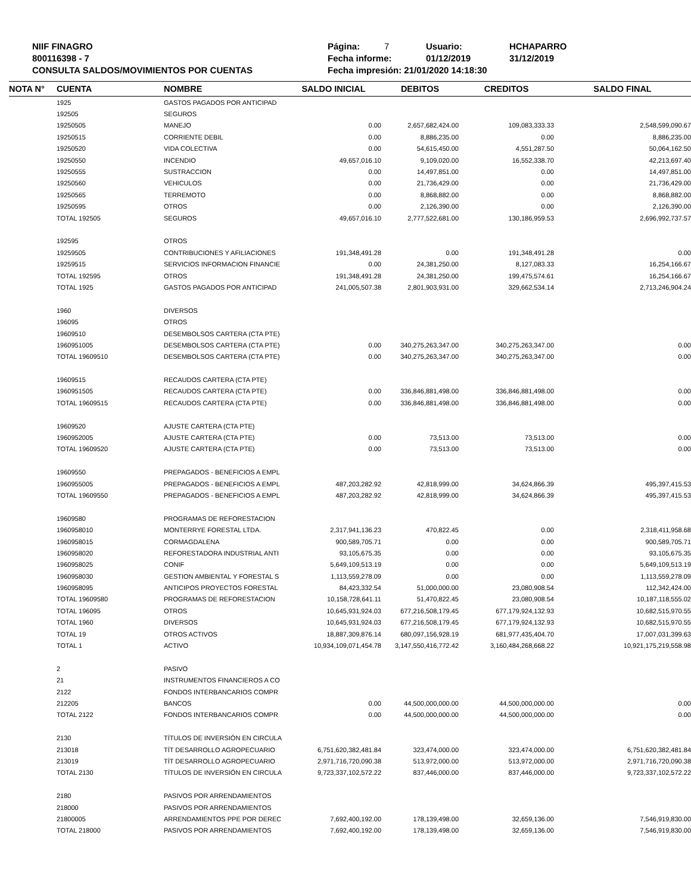NIIF FINAGRO
800116398 - 7
CONSULTA SALDOS/MOVIMIENTOS POR CUENTAS
Página: 7 Usuario: HCHAPARRO
Fecha informe: 01/12/2019 31/12/2019
Fecha impresión: 21/01/2020 14:18:30
| NOTA N° | CUENTA | NOMBRE | SALDO INICIAL | DEBITOS | CREDITOS | SALDO FINAL |
| --- | --- | --- | --- | --- | --- | --- |
| | 1925 | GASTOS PAGADOS POR ANTICIPAD | | | | |
| | 192505 | SEGUROS | | | | |
| | 19250505 | MANEJO | 0.00 | 2,657,682,424.00 | 109,083,333.33 | 2,548,599,090.67 |
| | 19250515 | CORRIENTE DEBIL | 0.00 | 8,886,235.00 | 0.00 | 8,886,235.00 |
| | 19250520 | VIDA COLECTIVA | 0.00 | 54,615,450.00 | 4,551,287.50 | 50,064,162.50 |
| | 19250550 | INCENDIO | 49,657,016.10 | 9,109,020.00 | 16,552,338.70 | 42,213,697.40 |
| | 19250555 | SUSTRACCION | 0.00 | 14,497,851.00 | 0.00 | 14,497,851.00 |
| | 19250560 | VEHICULOS | 0.00 | 21,736,429.00 | 0.00 | 21,736,429.00 |
| | 19250565 | TERREMOTO | 0.00 | 8,868,882.00 | 0.00 | 8,868,882.00 |
| | 19250595 | OTROS | 0.00 | 2,126,390.00 | 0.00 | 2,126,390.00 |
| | TOTAL 192505 | SEGUROS | 49,657,016.10 | 2,777,522,681.00 | 130,186,959.53 | 2,696,992,737.57 |
| | 192595 | OTROS | | | | |
| | 19259505 | CONTRIBUCIONES Y AFILIACIONES | 191,348,491.28 | 0.00 | 191,348,491.28 | 0.00 |
| | 19259515 | SERVICIOS INFORMACION FINANCIE | 0.00 | 24,381,250.00 | 8,127,083.33 | 16,254,166.67 |
| | TOTAL 192595 | OTROS | 191,348,491.28 | 24,381,250.00 | 199,475,574.61 | 16,254,166.67 |
| | TOTAL 1925 | GASTOS PAGADOS POR ANTICIPAD | 241,005,507.38 | 2,801,903,931.00 | 329,662,534.14 | 2,713,246,904.24 |
| | 1960 | DIVERSOS | | | | |
| | 196095 | OTROS | | | | |
| | 19609510 | DESEMBOLSOS CARTERA (CTA PTE) | | | | |
| | 1960951005 | DESEMBOLSOS CARTERA (CTA PTE) | 0.00 | 340,275,263,347.00 | 340,275,263,347.00 | 0.00 |
| | TOTAL 19609510 | DESEMBOLSOS CARTERA (CTA PTE) | 0.00 | 340,275,263,347.00 | 340,275,263,347.00 | 0.00 |
| | 19609515 | RECAUDOS CARTERA (CTA PTE) | | | | |
| | 1960951505 | RECAUDOS CARTERA (CTA PTE) | 0.00 | 336,846,881,498.00 | 336,846,881,498.00 | 0.00 |
| | TOTAL 19609515 | RECAUDOS CARTERA (CTA PTE) | 0.00 | 336,846,881,498.00 | 336,846,881,498.00 | 0.00 |
| | 19609520 | AJUSTE CARTERA (CTA PTE) | | | | |
| | 1960952005 | AJUSTE CARTERA (CTA PTE) | 0.00 | 73,513.00 | 73,513.00 | 0.00 |
| | TOTAL 19609520 | AJUSTE CARTERA (CTA PTE) | 0.00 | 73,513.00 | 73,513.00 | 0.00 |
| | 19609550 | PREPAGADOS - BENEFICIOS A EMPL | | | | |
| | 1960955005 | PREPAGADOS - BENEFICIOS A EMPL | 487,203,282.92 | 42,818,999.00 | 34,624,866.39 | 495,397,415.53 |
| | TOTAL 19609550 | PREPAGADOS - BENEFICIOS A EMPL | 487,203,282.92 | 42,818,999.00 | 34,624,866.39 | 495,397,415.53 |
| | 19609580 | PROGRAMAS DE REFORESTACION | | | | |
| | 1960958010 | MONTERRYE FORESTAL LTDA. | 2,317,941,136.23 | 470,822.45 | 0.00 | 2,318,411,958.68 |
| | 1960958015 | CORMAGDALENA | 900,589,705.71 | 0.00 | 0.00 | 900,589,705.71 |
| | 1960958020 | REFORESTADORA INDUSTRIAL ANTI | 93,105,675.35 | 0.00 | 0.00 | 93,105,675.35 |
| | 1960958025 | CONIF | 5,649,109,513.19 | 0.00 | 0.00 | 5,649,109,513.19 |
| | 1960958030 | GESTION AMBIENTAL Y FORESTAL S | 1,113,559,278.09 | 0.00 | 0.00 | 1,113,559,278.09 |
| | 1960958095 | ANTICIPOS PROYECTOS FORESTAL | 84,423,332.54 | 51,000,000.00 | 23,080,908.54 | 112,342,424.00 |
| | TOTAL 19609580 | PROGRAMAS DE REFORESTACION | 10,158,728,641.11 | 51,470,822.45 | 23,080,908.54 | 10,187,118,555.02 |
| | TOTAL 196095 | OTROS | 10,645,931,924.03 | 677,216,508,179.45 | 677,179,924,132.93 | 10,682,515,970.55 |
| | TOTAL 1960 | DIVERSOS | 10,645,931,924.03 | 677,216,508,179.45 | 677,179,924,132.93 | 10,682,515,970.55 |
| | TOTAL 19 | OTROS ACTIVOS | 18,887,309,876.14 | 680,097,156,928.19 | 681,977,435,404.70 | 17,007,031,399.63 |
| | TOTAL 1 | ACTIVO | 10,934,109,071,454.78 | 3,147,550,416,772.42 | 3,160,484,268,668.22 | 10,921,175,219,558.98 |
| | 2 | PASIVO | | | | |
| | 21 | INSTRUMENTOS FINANCIEROS A CO | | | | |
| | 2122 | FONDOS INTERBANCARIOS COMPR | | | | |
| | 212205 | BANCOS | 0.00 | 44,500,000,000.00 | 44,500,000,000.00 | 0.00 |
| | TOTAL 2122 | FONDOS INTERBANCARIOS COMPR | 0.00 | 44,500,000,000.00 | 44,500,000,000.00 | 0.00 |
| | 2130 | TÍTULOS DE INVERSIÓN EN CIRCULA | | | | |
| | 213018 | TÍT DESARROLLO AGROPECUARIO | 6,751,620,382,481.84 | 323,474,000.00 | 323,474,000.00 | 6,751,620,382,481.84 |
| | 213019 | TÍT DESARROLLO AGROPECUARIO | 2,971,716,720,090.38 | 513,972,000.00 | 513,972,000.00 | 2,971,716,720,090.38 |
| | TOTAL 2130 | TÍTULOS DE INVERSIÓN EN CIRCULA | 9,723,337,102,572.22 | 837,446,000.00 | 837,446,000.00 | 9,723,337,102,572.22 |
| | 2180 | PASIVOS POR ARRENDAMIENTOS | | | | |
| | 218000 | PASIVOS POR ARRENDAMIENTOS | | | | |
| | 21800005 | ARRENDAMIENTOS PPE POR DEREC | 7,692,400,192.00 | 178,139,498.00 | 32,659,136.00 | 7,546,919,830.00 |
| | TOTAL 218000 | PASIVOS POR ARRENDAMIENTOS | 7,692,400,192.00 | 178,139,498.00 | 32,659,136.00 | 7,546,919,830.00 |